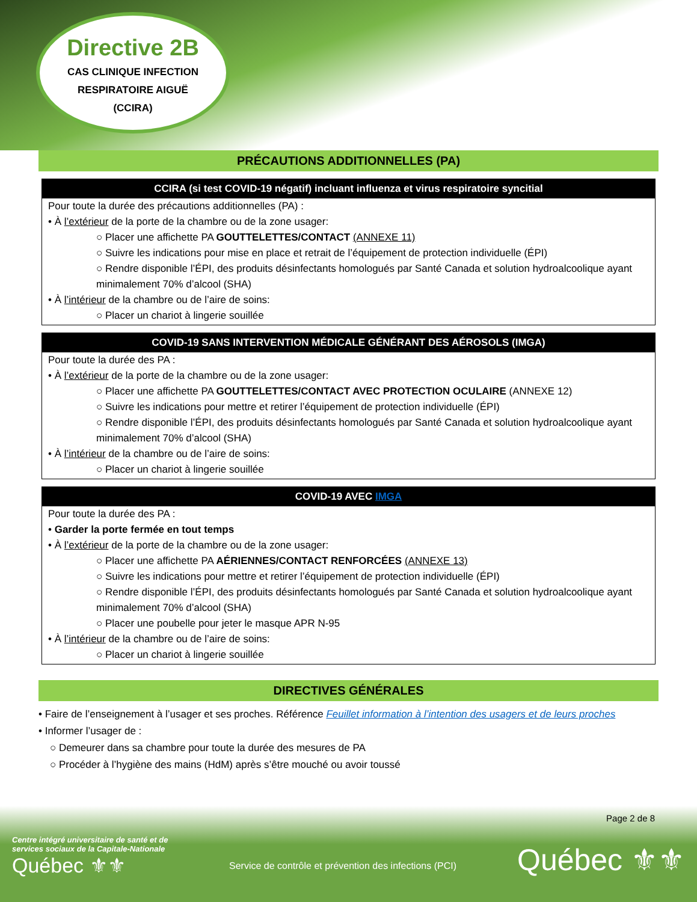Directive 2B
CAS CLINIQUE INFECTION
RESPIRATOIRE AIGUË
(CCIRA)
PRÉCAUTIONS ADDITIONNELLES (PA)
CCIRA (si test COVID-19 négatif) incluant influenza et virus respiratoire syncitial
Pour toute la durée des précautions additionnelles (PA) :
• À l’extérieur de la porte de la chambre ou de la zone usager:
○ Placer une affichette PA GOUTTELETTES/CONTACT (ANNEXE 11)
○ Suivre les indications pour mise en place et retrait de l’équipement de protection individuelle (ÉPI)
○ Rendre disponible l’ÉPI, des produits désinfectants homologués par Santé Canada et solution hydroalcoolique ayant minimalement 70% d’alcool (SHA)
• À l’intérieur de la chambre ou de l’aire de soins:
○ Placer un chariot à lingerie souillée
COVID-19 SANS INTERVENTION MÉDICALE GÉNÉRANT DES AÉROSOLS (IMGA)
Pour toute la durée des PA :
• À l’extérieur de la porte de la chambre ou de la zone usager:
○ Placer une affichette PA GOUTTELETTES/CONTACT AVEC PROTECTION OCULAIRE (ANNEXE 12)
○ Suivre les indications pour mettre et retirer l’équipement de protection individuelle (ÉPI)
○ Rendre disponible l’ÉPI, des produits désinfectants homologués par Santé Canada et solution hydroalcoolique ayant minimalement 70% d’alcool (SHA)
• À l’intérieur de la chambre ou de l’aire de soins:
○ Placer un chariot à lingerie souillée
COVID-19 AVEC IMGA
Pour toute la durée des PA :
• Garder la porte fermée en tout temps
• À l’extérieur de la porte de la chambre ou de la zone usager:
○ Placer une affichette PA AÉRIENNES/CONTACT RENFORCÉES (ANNEXE 13)
○ Suivre les indications pour mettre et retirer l’équipement de protection individuelle (ÉPI)
○ Rendre disponible l’ÉPI, des produits désinfectants homologués par Santé Canada et solution hydroalcoolique ayant minimalement 70% d’alcool (SHA)
○ Placer une poubelle pour jeter le masque APR N-95
• À l’intérieur de la chambre ou de l’aire de soins:
○ Placer un chariot à lingerie souillée
DIRECTIVES GÉNÉRALES
• Faire de l’enseignement à l’usager et ses proches. Référence Feuillet information à l’intention des usagers et de leurs proches
• Informer l’usager de :
○ Demeurer dans sa chambre pour toute la durée des mesures de PA
○ Procéder à l’hygiène des mains (HdM) après s’être mouché ou avoir toussé
Page 2 de 8
Centre intégré universitaire de santé et de services sociaux de la Capitale-Nationale
Québec ⚜⚜
Service de contrôle et prévention des infections (PCI)
Québec ⚜⚜